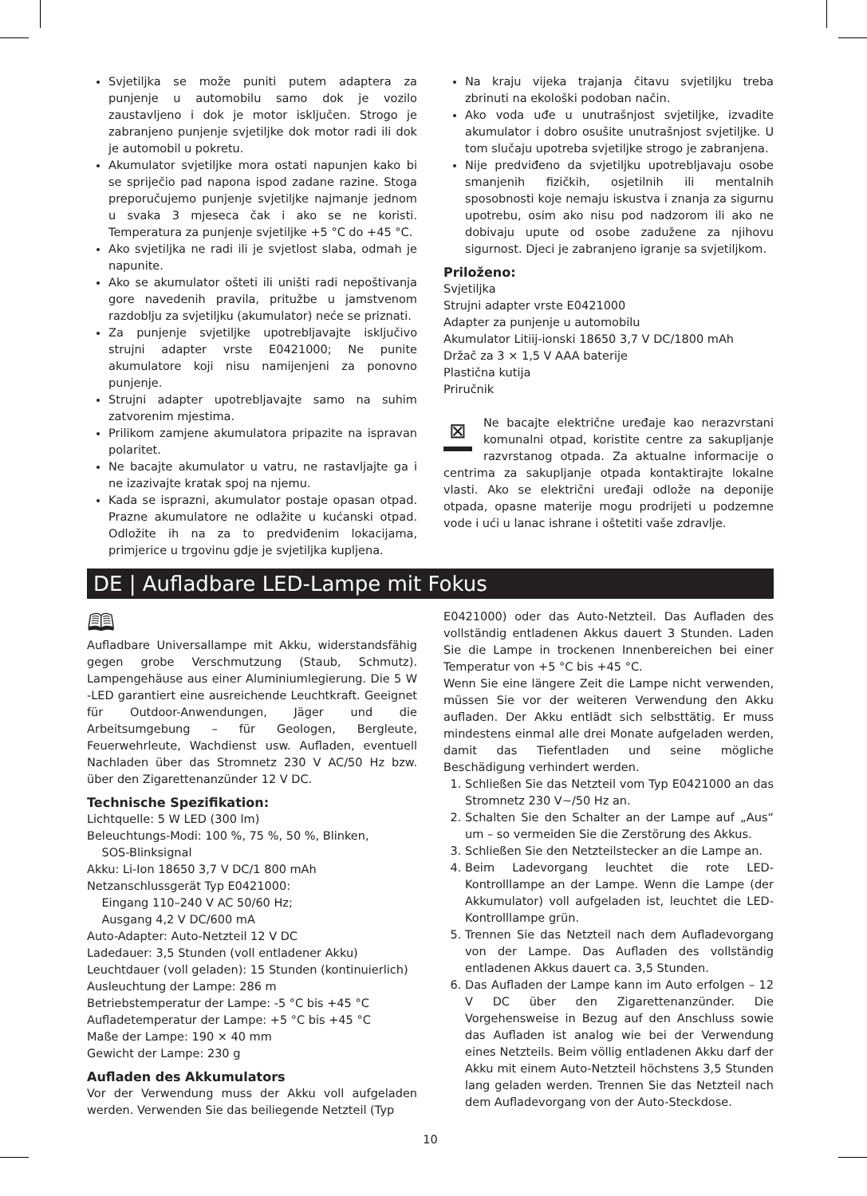Svjetiljka se može puniti putem adaptera za punjenje u automobilu samo dok je vozilo zaustavljeno i dok je motor isključen. Strogo je zabranjeno punjenje svjetiljke dok motor radi ili dok je automobil u pokretu.
Akumulator svjetiljke mora ostati napunjen kako bi se spriječio pad napona ispod zadane razine. Stoga preporučujemo punjenje svjetiljke najmanje jednom u svaka 3 mjeseca čak i ako se ne koristi. Temperatura za punjenje svjetiljke +5 °C do +45 °C.
Ako svjetiljka ne radi ili je svjetlost slaba, odmah je napunite.
Ako se akumulator ošteti ili uništi radi nepoštivanja gore navedenih pravila, pritužbe u jamstvenom razdoblju za svjetiljku (akumulator) neće se priznati.
Za punjenje svjetiljke upotrebljavajte isključivo strujni adapter vrste E0421000; Ne punite akumulatore koji nisu namijenjeni za ponovno punjenje.
Strujni adapter upotrebljavajte samo na suhim zatvorenim mjestima.
Prilikom zamjene akumulatora pripazite na ispravan polaritet.
Ne bacajte akumulator u vatru, ne rastavljajte ga i ne izazivajte kratak spoj na njemu.
Kada se isprazni, akumulator postaje opasan otpad. Prazne akumulatore ne odlažite u kućanski otpad. Odložite ih na za to predviđenim lokacijama, primjerice u trgovinu gdje je svjetiljka kupljena.
Na kraju vijeka trajanja čitavu svjetiljku treba zbrinuti na ekološki podoban način.
Ako voda uđe u unutrašnjost svjetiljke, izvadite akumulator i dobro osušite unutrašnjost svjetiljke. U tom slučaju upotreba svjetiljke strogo je zabranjena.
Nije predviđeno da svjetiljku upotrebljavaju osobe smanjenih fizičkih, osjetilnih ili mentalnih sposobnosti koje nemaju iskustva i znanja za sigurnu upotrebu, osim ako nisu pod nadzorom ili ako ne dobivaju upute od osobe zadužene za njihovu sigurnost. Djeci je zabranjeno igranje sa svjetiljkom.
Priloženo:
Svjetiljka
Strujni adapter vrste E0421000
Adapter za punjenje u automobilu
Akumulator Litiij-ionski 18650 3,7 V DC/1800 mAh
Držač za 3 × 1,5 V AAA baterije
Plastična kutija
Priručnik
⊠ Ne bacajte električne uređaje kao nerazvrstani komunalni otpad, koristite centre za sakupljanje razvrstanog otpada. Za aktualne informacije o centrima za sakupljanje otpada kontaktirajte lokalne vlasti. Ako se električni uređaji odlože na deponije otpada, opasne materije mogu prodrijeti u podzemne vode i ući u lanac ishrane i oštetiti vaše zdravlje.
DE | Aufladbare LED-Lampe mit Fokus
🕮
Aufladbare Universallampe mit Akku, widerstandsfähig gegen grobe Verschmutzung (Staub, Schmutz). Lampengehäuse aus einer Aluminiumlegierung. Die 5 W -LED garantiert eine ausreichende Leuchtkraft. Geeignet für Outdoor-Anwendungen, Jäger und die Arbeitsumgebung – für Geologen, Bergleute, Feuerwehrleute, Wachdienst usw. Aufladen, eventuell Nachladen über das Stromnetz 230 V AC/50 Hz bzw. über den Zigarettenanzünder 12 V DC.
Technische Spezifikation:
Lichtquelle: 5 W LED (300 lm)
Beleuchtungs-Modi: 100 %, 75 %, 50 %, Blinken,
SOS-Blinksignal
Akku: Li-Ion 18650 3,7 V DC/1 800 mAh
Netzanschlussgerät Typ E0421000:
Eingang 110–240 V AC 50/60 Hz;
Ausgang 4,2 V DC/600 mA
Auto-Adapter: Auto-Netzteil 12 V DC
Ladedauer: 3,5 Stunden (voll entladener Akku)
Leuchtdauer (voll geladen): 15 Stunden (kontinuierlich)
Ausleuchtung der Lampe: 286 m
Betriebstemperatur der Lampe: -5 °C bis +45 °C
Aufladetemperatur der Lampe: +5 °C bis +45 °C
Maße der Lampe: 190 × 40 mm
Gewicht der Lampe: 230 g
Aufladen des Akkumulators
Vor der Verwendung muss der Akku voll aufgeladen werden. Verwenden Sie das beiliegende Netzteil (Typ
E0421000) oder das Auto-Netzteil. Das Aufladen des vollständig entladenen Akkus dauert 3 Stunden. Laden Sie die Lampe in trockenen Innenbereichen bei einer Temperatur von +5 °C bis +45 °C.
Wenn Sie eine längere Zeit die Lampe nicht verwenden, müssen Sie vor der weiteren Verwendung den Akku aufladen. Der Akku entlädt sich selbsttätig. Er muss mindestens einmal alle drei Monate aufgeladen werden, damit das Tiefentladen und seine mögliche Beschädigung verhindert werden.
1. Schließen Sie das Netzteil vom Typ E0421000 an das Stromnetz 230 V~/50 Hz an.
2. Schalten Sie den Schalter an der Lampe auf „Aus“ um – so vermeiden Sie die Zerstörung des Akkus.
3. Schließen Sie den Netzteilstecker an die Lampe an.
4. Beim Ladevorgang leuchtet die rote LED-Kontrolllampe an der Lampe. Wenn die Lampe (der Akkumulator) voll aufgeladen ist, leuchtet die LED-Kontrolllampe grün.
5. Trennen Sie das Netzteil nach dem Aufladevorgang von der Lampe. Das Aufladen des vollständig entladenen Akkus dauert ca. 3,5 Stunden.
6. Das Aufladen der Lampe kann im Auto erfolgen – 12 V DC über den Zigarettenanzünder. Die Vorgehensweise in Bezug auf den Anschluss sowie das Aufladen ist analog wie bei der Verwendung eines Netzteils. Beim völlig entladenen Akku darf der Akku mit einem Auto-Netzteil höchstens 3,5 Stunden lang geladen werden. Trennen Sie das Netzteil nach dem Aufladevorgang von der Auto-Steckdose.
10